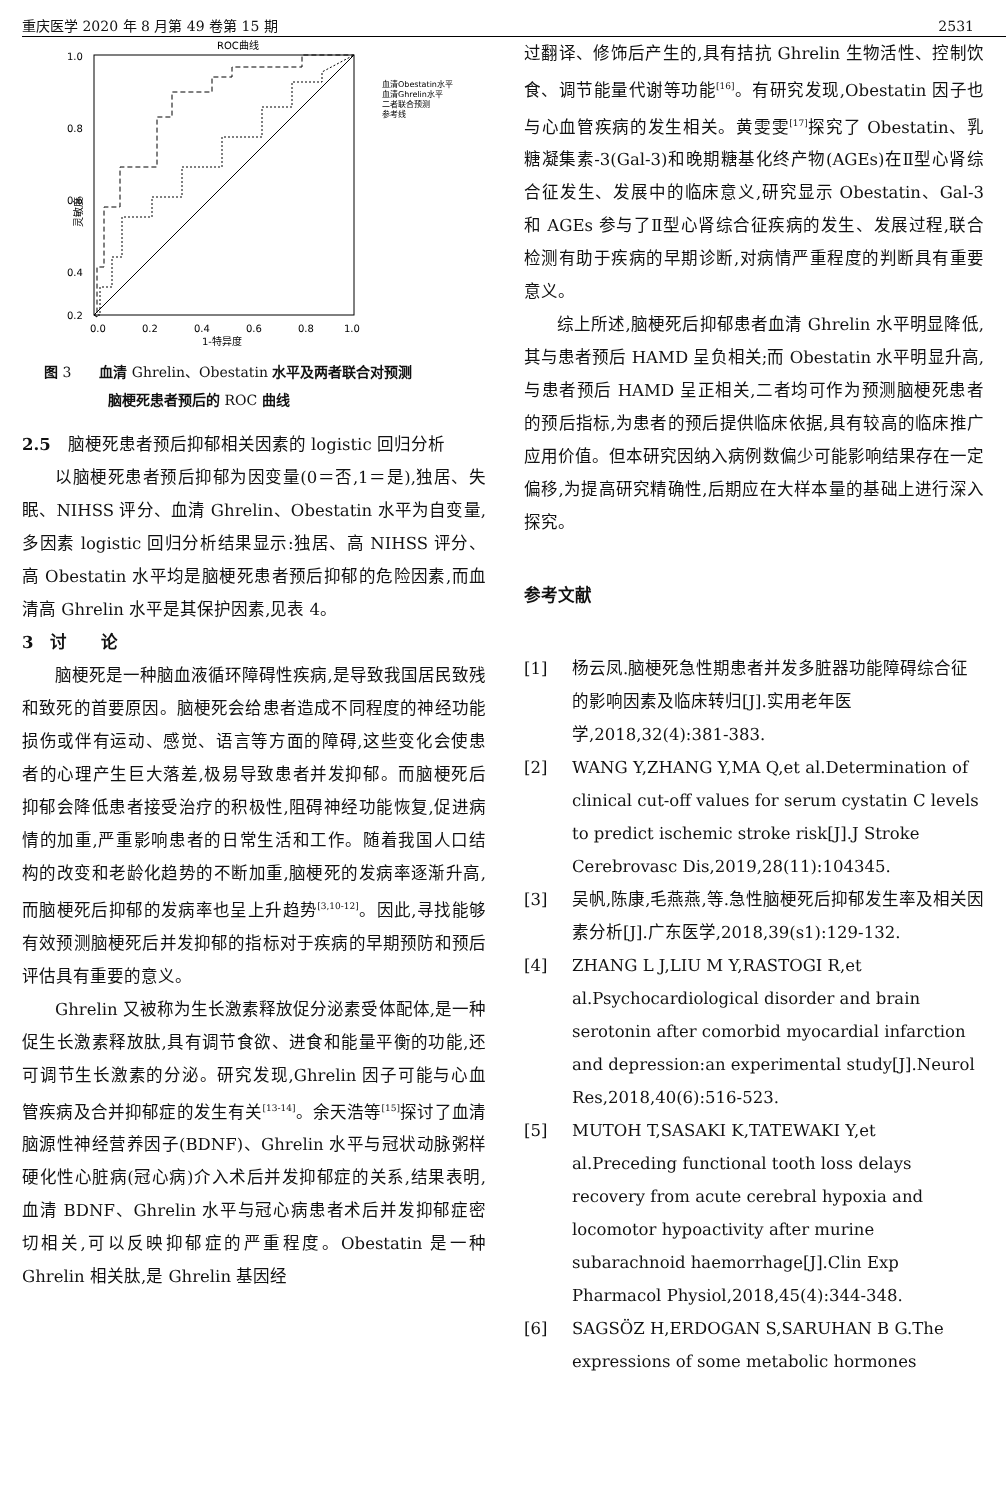重庆医学 2020 年 8 月第 49 卷第 15 期 2531
ROC曲线
灵敏度
1.0
0.8
0.6
0.4
0.2
0.0
0.2
0.4
0.6
0.8
1.0
1-特异度
血清Obestatin水平
血清Ghrelin水平
二者联合预测
参考线
图 3　　血清 Ghrelin、Obestatin 水平及两者联合对预测
脑梗死患者预后的 ROC 曲线
2.5　脑梗死患者预后抑郁相关因素的 logistic 回归分析
以脑梗死患者预后抑郁为因变量(0＝否,1＝是),独居、失眠、NIHSS 评分、血清 Ghrelin、Obestatin 水平为自变量,多因素 logistic 回归分析结果显示:独居、高 NIHSS 评分、高 Obestatin 水平均是脑梗死患者预后抑郁的危险因素,而血清高 Ghrelin 水平是其保护因素,见表 4。
3　讨　　论
脑梗死是一种脑血液循环障碍性疾病,是导致我国居民致残和致死的首要原因。脑梗死会给患者造成不同程度的神经功能损伤或伴有运动、感觉、语言等方面的障碍,这些变化会使患者的心理产生巨大落差,极易导致患者并发抑郁。而脑梗死后抑郁会降低患者接受治疗的积极性,阻碍神经功能恢复,促进病情的加重,严重影响患者的日常生活和工作。随着我国人口结构的改变和老龄化趋势的不断加重,脑梗死的发病率逐渐升高,而脑梗死后抑郁的发病率也呈上升趋势<sup>[3,10-12]</sup>。因此,寻找能够有效预测脑梗死后并发抑郁的指标对于疾病的早期预防和预后评估具有重要的意义。
Ghrelin 又被称为生长激素释放促分泌素受体配体,是一种促生长激素释放肽,具有调节食欲、进食和能量平衡的功能,还可调节生长激素的分泌。研究发现,Ghrelin 因子可能与心血管疾病及合并抑郁症的发生有关<sup>[13-14]</sup>。余天浩等<sup>[15]</sup>探讨了血清脑源性神经营养因子(BDNF)、Ghrelin 水平与冠状动脉粥样硬化性心脏病(冠心病)介入术后并发抑郁症的关系,结果表明,血清 BDNF、Ghrelin 水平与冠心病患者术后并发抑郁症密切相关,可以反映抑郁症的严重程度。Obestatin 是一种 Ghrelin 相关肽,是 Ghrelin 基因经
过翻译、修饰后产生的,具有拮抗 Ghrelin 生物活性、控制饮食、调节能量代谢等功能<sup>[16]</sup>。有研究发现,Obestatin 因子也与心血管疾病的发生相关。黄雯雯<sup>[17]</sup>探究了 Obestatin、乳糖凝集素-3(Gal-3)和晚期糖基化终产物(AGEs)在Ⅱ型心肾综合征发生、发展中的临床意义,研究显示 Obestatin、Gal-3 和 AGEs 参与了Ⅱ型心肾综合征疾病的发生、发展过程,联合检测有助于疾病的早期诊断,对病情严重程度的判断具有重要意义。
综上所述,脑梗死后抑郁患者血清 Ghrelin 水平明显降低,其与患者预后 HAMD 呈负相关;而 Obestatin 水平明显升高,与患者预后 HAMD 呈正相关,二者均可作为预测脑梗死患者的预后指标,为患者的预后提供临床依据,具有较高的临床推广应用价值。但本研究因纳入病例数偏少可能影响结果存在一定偏移,为提高研究精确性,后期应在大样本量的基础上进行深入探究。
参考文献
[1] 杨云凤.脑梗死急性期患者并发多脏器功能障碍综合征的影响因素及临床转归[J].实用老年医学,2018,32(4):381-383.
[2] WANG Y,ZHANG Y,MA Q,et al.Determination of clinical cut-off values for serum cystatin C levels to predict ischemic stroke risk[J].J Stroke Cerebrovasc Dis,2019,28(11):104345.
[3] 吴帆,陈康,毛燕燕,等.急性脑梗死后抑郁发生率及相关因素分析[J].广东医学,2018,39(s1):129-132.
[4] ZHANG L J,LIU M Y,RASTOGI R,et al.Psychocardiological disorder and brain serotonin after comorbid myocardial infarction and depression:an experimental study[J].Neurol Res,2018,40(6):516-523.
[5] MUTOH T,SASAKI K,TATEWAKI Y,et al.Preceding functional tooth loss delays recovery from acute cerebral hypoxia and locomotor hypoactivity after murine subarachnoid haemorrhage[J].Clin Exp Pharmacol Physiol,2018,45(4):344-348.
[6] SAGSÖZ H,ERDOGAN S,SARUHAN B G.The expressions of some metabolic hormones